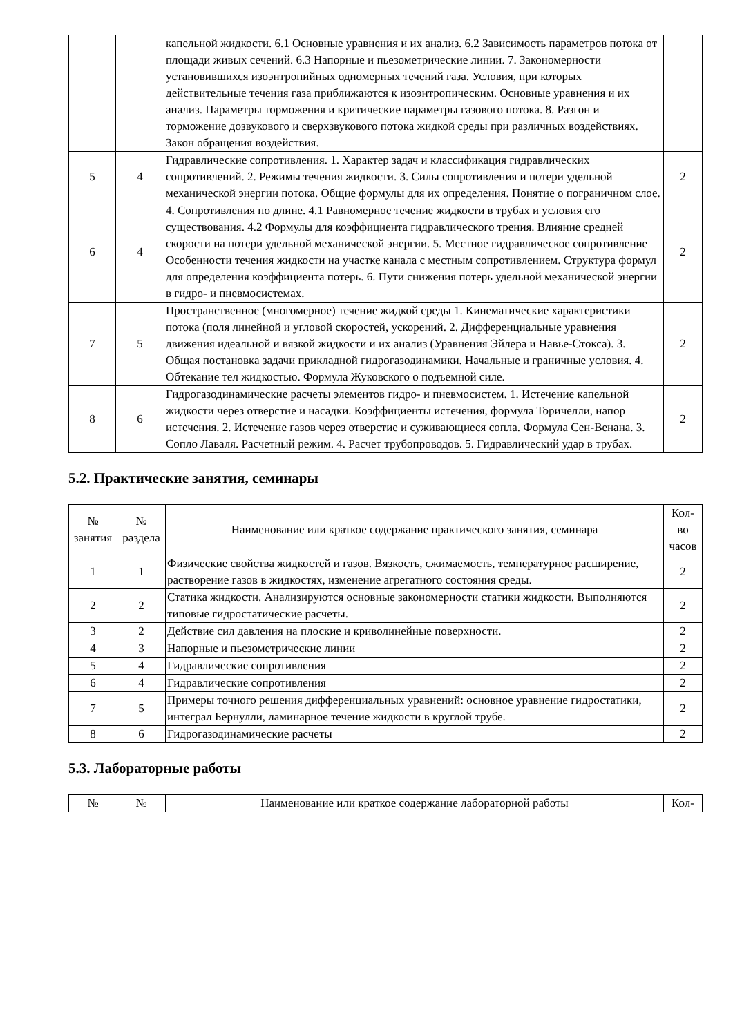| | | капельной жидкости. 6.1 Основные уравнения и их анализ. 6.2 Зависимость параметров потока от площади живых сечений. 6.3 Напорные и пьезометрические линии. 7. Закономерности установившихся изоэнтропийных одномерных течений газа. Условия, при которых действительные течения газа приближаются к изоэнтропическим. Основные уравнения и их анализ. Параметры торможения и критические параметры газового потока. 8. Разгон и торможение дозвукового и сверхзвукового потока жидкой среды при различных воздействиях. Закон обращения воздействия. | |
| 5 | 4 | Гидравлические сопротивления. 1. Характер задач и классификация гидравлических сопротивлений. 2. Режимы течения жидкости. 3. Силы сопротивления и потери удельной механической энергии потока. Общие формулы для их определения. Понятие о пограничном слое. | 2 |
| 6 | 4 | 4. Сопротивления по длине. 4.1 Равномерное течение жидкости в трубах и условия его существования. 4.2 Формулы для коэффициента гидравлического трения. Влияние средней скорости на потери удельной механической энергии. 5. Местное гидравлическое сопротивление Особенности течения жидкости на участке канала с местным сопротивлением. Структура формул для определения коэффициента потерь. 6. Пути снижения потерь удельной механической энергии в гидро- и пневмосистемах. | 2 |
| 7 | 5 | Пространственное (многомерное) течение жидкой среды 1. Кинематические характеристики потока (поля линейной и угловой скоростей, ускорений. 2. Дифференциальные уравнения движения идеальной и вязкой жидкости и их анализ (Уравнения Эйлера и Навье-Стокса). 3. Общая постановка задачи прикладной гидрогазодинамики. Начальные и граничные условия. 4. Обтекание тел жидкостью. Формула Жуковского о подъемной силе. | 2 |
| 8 | 6 | Гидрогазодинамические расчеты элементов гидро- и пневмосистем. 1. Истечение капельной жидкости через отверстие и насадки. Коэффициенты истечения, формула Торичелли, напор истечения. 2. Истечение газов через отверстие и суживающиеся сопла. Формула Сен-Венана. 3. Сопло Лаваля. Расчетный режим. 4. Расчет трубопроводов. 5. Гидравлический удар в трубах. | 2 |
5.2. Практические занятия, семинары
| № занятия | № раздела | Наименование или краткое содержание практического занятия, семинара | Кол- во часов |
| --- | --- | --- | --- |
| 1 | 1 | Физические свойства жидкостей и газов. Вязкость, сжимаемость, температурное расширение, растворение газов в жидкостях, изменение агрегатного состояния среды. | 2 |
| 2 | 2 | Статика жидкости. Анализируются основные закономерности статики жидкости. Выполняются типовые гидростатические расчеты. | 2 |
| 3 | 2 | Действие сил давления на плоские и криволинейные поверхности. | 2 |
| 4 | 3 | Напорные и пьезометрические линии | 2 |
| 5 | 4 | Гидравлические сопротивления | 2 |
| 6 | 4 | Гидравлические сопротивления | 2 |
| 7 | 5 | Примеры точного решения дифференциальных уравнений: основное уравнение гидростатики, интеграл Бернулли, ламинарное течение жидкости в круглой трубе. | 2 |
| 8 | 6 | Гидрогазодинамические расчеты | 2 |
5.3. Лабораторные работы
| № | № | Наименование или краткое содержание лабораторной работы | Кол- |
| --- | --- | --- | --- |